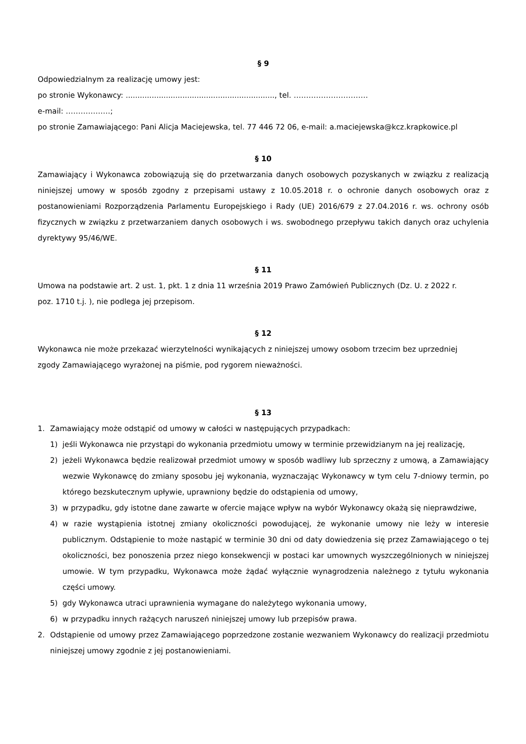§ 9
Odpowiedzialnym za realizację umowy jest:
po stronie Wykonawcy: ..............................................................., tel. …………………………
e-mail: ………………;
po stronie Zamawiającego: Pani Alicja Maciejewska, tel. 77 446 72 06, e-mail: a.maciejewska@kcz.krapkowice.pl
§ 10
Zamawiający i Wykonawca zobowiązują się do przetwarzania danych osobowych pozyskanych w związku z realizacją niniejszej umowy w sposób zgodny z przepisami ustawy z 10.05.2018 r. o ochronie danych osobowych oraz z postanowieniami Rozporządzenia Parlamentu Europejskiego i Rady (UE) 2016/679 z 27.04.2016 r. ws. ochrony osób fizycznych w związku z przetwarzaniem danych osobowych i ws. swobodnego przepływu takich danych oraz uchylenia dyrektywy 95/46/WE.
§ 11
Umowa na podstawie art. 2 ust. 1, pkt. 1 z dnia 11 września 2019 Prawo Zamówień Publicznych (Dz. U. z 2022 r.
poz. 1710 t.j. ), nie podlega jej przepisom.
§ 12
Wykonawca nie może przekazać wierzytelności wynikających z niniejszej umowy osobom trzecim bez uprzedniej
zgody Zamawiającego wyrażonej na piśmie, pod rygorem nieważności.
§ 13
1. Zamawiający może odstąpić od umowy w całości w następujących przypadkach:
1) jeśli Wykonawca nie przystąpi do wykonania przedmiotu umowy w terminie przewidzianym na jej realizację,
2) jeżeli Wykonawca będzie realizował przedmiot umowy w sposób wadliwy lub sprzeczny z umową, a Zamawiający wezwie Wykonawcę do zmiany sposobu jej wykonania, wyznaczając Wykonawcy w tym celu 7-dniowy termin, po którego bezskutecznym upływie, uprawniony będzie do odstąpienia od umowy,
3) w przypadku, gdy istotne dane zawarte w ofercie mające wpływ na wybór Wykonawcy okażą się nieprawdziwe,
4) w razie wystąpienia istotnej zmiany okoliczności powodującej, że wykonanie umowy nie leży w interesie publicznym. Odstąpienie to może nastąpić w terminie 30 dni od daty dowiedzenia się przez Zamawiającego o tej okoliczności, bez ponoszenia przez niego konsekwencji w postaci kar umownych wyszczególnionych w niniejszej umowie. W tym przypadku, Wykonawca może żądać wyłącznie wynagrodzenia należnego z tytułu wykonania części umowy.
5) gdy Wykonawca utraci uprawnienia wymagane do należytego wykonania umowy,
6) w przypadku innych rażących naruszeń niniejszej umowy lub przepisów prawa.
2. Odstąpienie od umowy przez Zamawiającego poprzedzone zostanie wezwaniem Wykonawcy do realizacji przedmiotu niniejszej umowy zgodnie z jej postanowieniami.